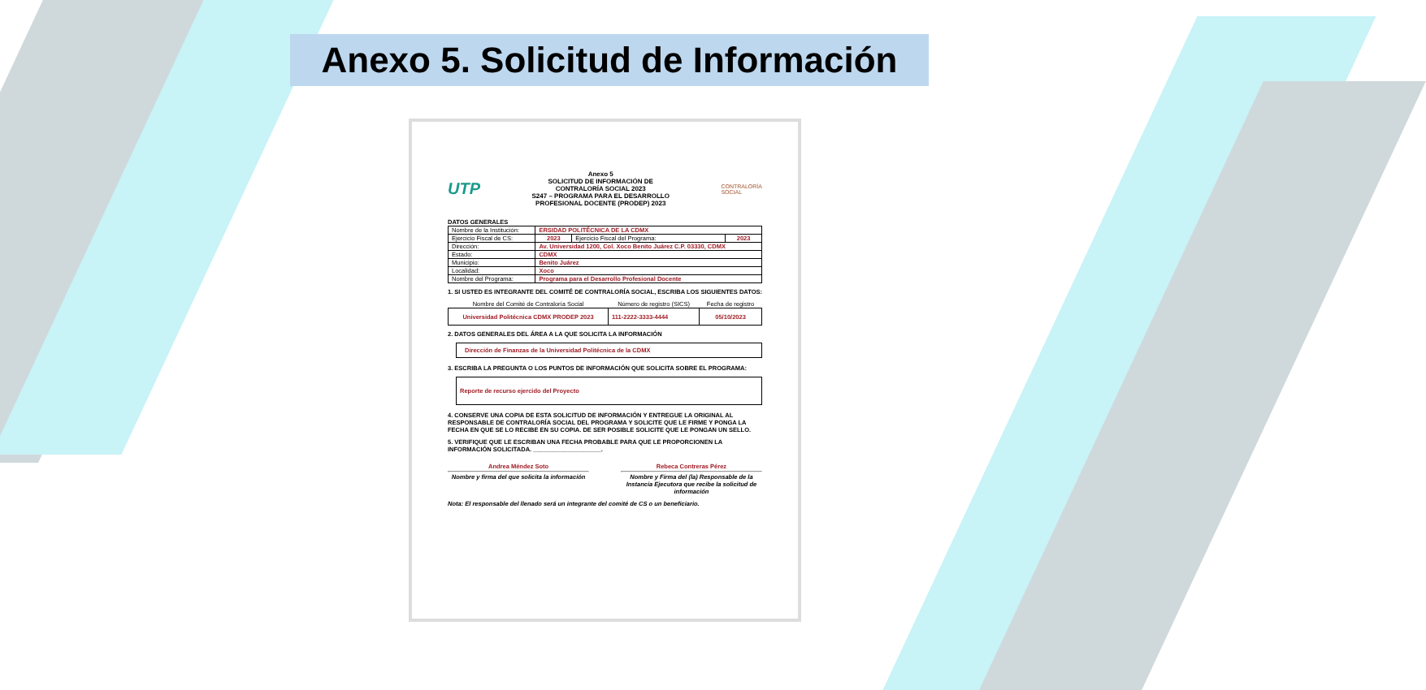Anexo 5. Solicitud de Información
UTP
Anexo 5
SOLICITUD DE INFORMACIÓN DE
CONTRALORÍA SOCIAL 2023
S247 – PROGRAMA PARA EL DESARROLLO
PROFESIONAL DOCENTE (PRODEP) 2023
CONTRALORÍA
SOCIAL
DATOS GENERALES
| Nombre de la Institución: | ERSIDAD POLITÉCNICA DE LA CDMX | | |
| Ejercicio Fiscal de CS: | 2023 | Ejercicio Fiscal del Programa: | 2023 |
| Dirección: | Av. Universidad 1200, Col. Xoco Benito Juárez C.P. 03330, CDMX | | |
| Estado: | CDMX | | |
| Municipio: | Benito Juárez | | |
| Localidad: | Xoco | | |
| Nombre del Programa: | Programa para el Desarrollo Profesional Docente | | |
1. SI USTED ES INTEGRANTE DEL COMITÉ DE CONTRALORÍA SOCIAL, ESCRIBA LOS SIGUIENTES DATOS:
| Nombre del Comité de Contraloría Social | Número de registro (SICS) | Fecha de registro |
| Universidad Politécnica CDMX PRODEP 2023 | 111-2222-3333-4444 | 05/10/2023 |
2. DATOS GENERALES DEL ÁREA A LA QUE SOLICITA LA INFORMACIÓN
Dirección de Finanzas de la Universidad Politécnica de la CDMX
3. ESCRIBA LA PREGUNTA O LOS PUNTOS DE INFORMACIÓN QUE SOLICITA SOBRE EL PROGRAMA:
Reporte de recurso ejercido del Proyecto
4. CONSERVE UNA COPIA DE ESTA SOLICITUD DE INFORMACIÓN Y ENTREGUE LA ORIGINAL AL RESPONSABLE DE CONTRALORÍA SOCIAL DEL PROGRAMA Y SOLICITE QUE LE FIRME Y PONGA LA FECHA EN QUE SE LO RECIBE EN SU COPIA. DE SER POSIBLE SOLICITE QUE LE PONGAN UN SELLO.
5. VERIFIQUE QUE LE ESCRIBAN UNA FECHA PROBABLE PARA QUE LE PROPORCIONEN LA INFORMACIÓN SOLICITADA. ____________________.
Andrea Méndez Soto
Nombre y firma del que solicita la información
Rebeca Contreras Pérez
Nombre y Firma del (la) Responsable de la Instancia Ejecutora que recibe la solicitud de información
Nota: El responsable del llenado será un integrante del comité de CS o un beneficiario.